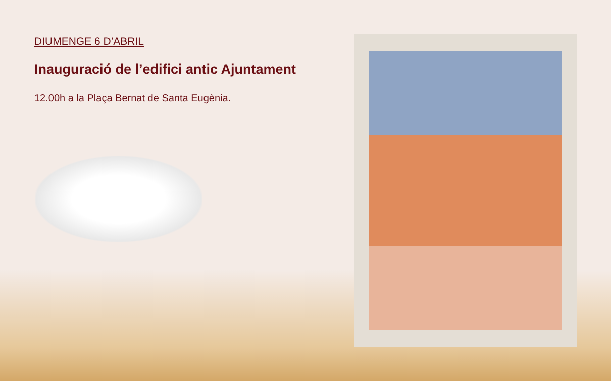DIUMENGE 6 D’ABRIL
Inauguració de l’edifici antic Ajuntament
12.00h a la Plaça Bernat de Santa Eugènia.